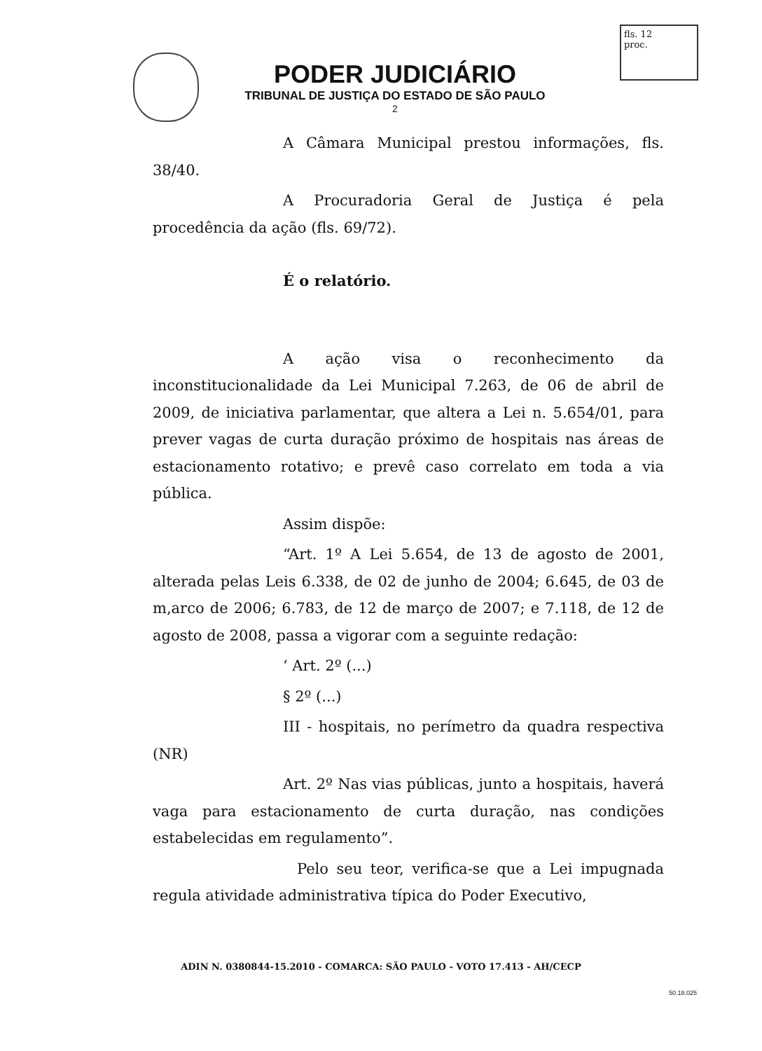fls. 12
proc.
PODER JUDICIÁRIO
TRIBUNAL DE JUSTIÇA DO ESTADO DE SÃO PAULO
2
A Câmara Municipal prestou informações, fls. 38/40.
A Procuradoria Geral de Justiça é pela procedência da ação (fls. 69/72).
É o relatório.
A ação visa o reconhecimento da inconstitucionalidade da Lei Municipal 7.263, de 06 de abril de 2009, de iniciativa parlamentar, que altera a Lei n. 5.654/01, para prever vagas de curta duração próximo de hospitais nas áreas de estacionamento rotativo; e prevê caso correlato em toda a via pública.
Assim dispõe:
“Art. 1º A Lei 5.654, de 13 de agosto de 2001, alterada pelas Leis 6.338, de 02 de junho de 2004; 6.645, de 03 de m,arco de 2006; 6.783, de 12 de março de 2007; e 7.118, de 12 de agosto de 2008, passa a vigorar com a seguinte redação:
‘ Art. 2º (...)
§ 2º (...)
III - hospitais, no perímetro da quadra respectiva (NR)
Art. 2º Nas vias públicas, junto a hospitais, haverá vaga para estacionamento de curta duração, nas condições estabelecidas em regulamento”.
Pelo seu teor, verifica-se que a Lei impugnada regula atividade administrativa típica do Poder Executivo,
ADIN N. 0380844-15.2010 - COMARCA: SÃO PAULO - VOTO 17.413 - AH/CECP
50.18.025